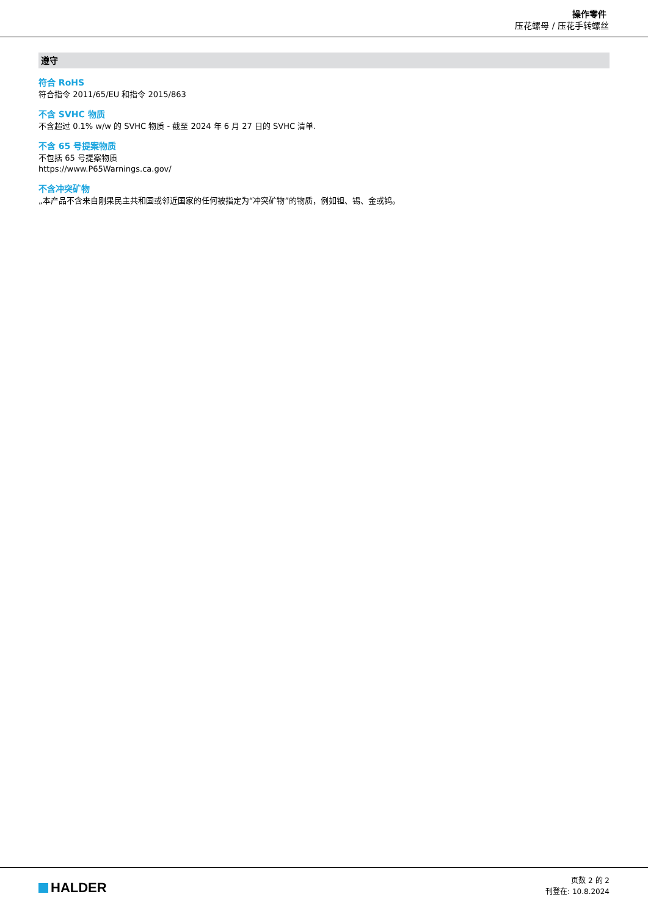操作零件
压花螺母 / 压花手转螺丝
遵守
符合 RoHS
符合指令 2011/65/EU 和指令 2015/863
不含 SVHC 物质
不含超过 0.1% w/w 的 SVHC 物质 - 截至 2024 年 6 月 27 日的 SVHC 清单.
不含 65 号提案物质
不包括 65 号提案物质
https://www.P65Warnings.ca.gov/
不含冲突矿物
„本产品不含来自刚果民主共和国或邻近国家的任何被指定为“冲突矿物”的物质，例如钽、锡、金或钨。
HALDER
页数 2 的 2
刊登在: 10.8.2024